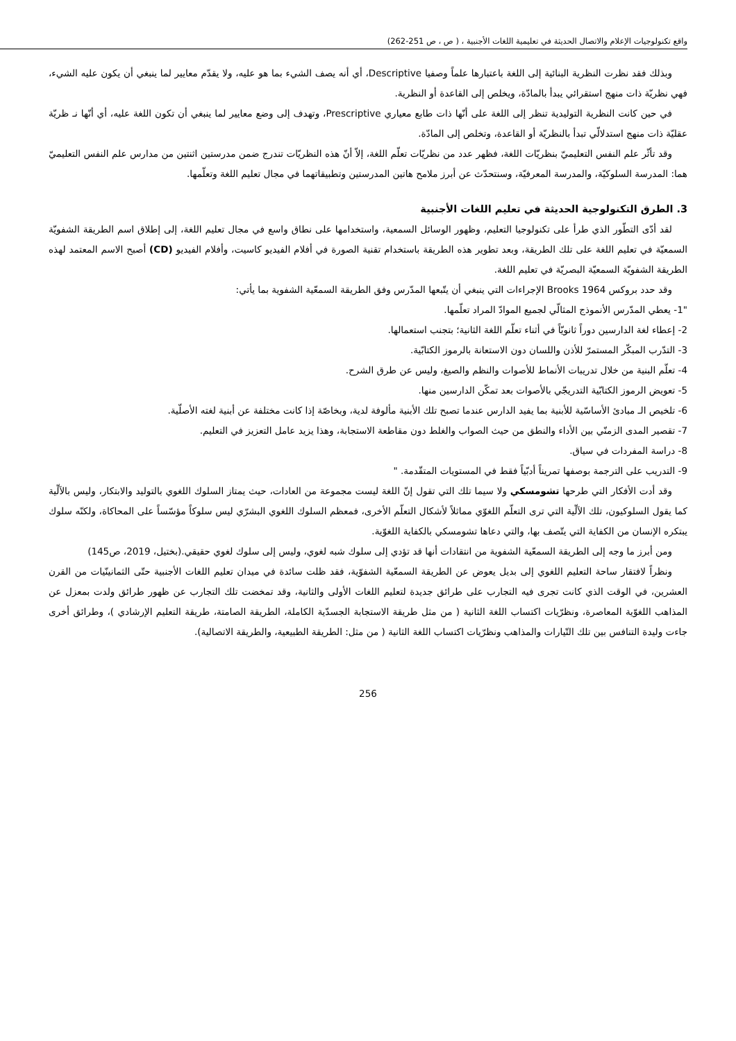واقع تكنولوجيات الإعلام والاتصال الحديثة في تعليمية اللغات الأجنبية ، ( ص ، ص 251-262)
وبذلك فقد نظرت النظرية البنائية إلى اللغة باعتبارها علماً وصفيا Descriptive، أي أنه يصف الشيء بما هو عليه، ولا يقدّم معايير لما ينبغي أن يكون عليه الشيء، فهي نظريّة ذات منهج استقرائي يبدأ بالمادّة، ويخلص إلى القاعدة أو النظرية.
في حين كانت النظرية التوليدية تنظر إلى اللغة على أنّها ذات طابع معياري Prescriptive، وتهدف إلى وضع معايير لما ينبغي أن تكون اللغة عليه، أي أنّها نـ ظريّة عقليّة ذات منهج استدلالّي تبدأ بالنظريّة أو القاعدة، وتخلص إلى المادّة.
وقد تأثّر علم النفس التعليميّ بنظريّات اللغة، فظهر عدد من نظريّات تعلّم اللغة، إلاّ أنّ هذه النظريّات تندرج ضمن مدرستين اثنتين من مدارس علم النفس التعليميّ هما: المدرسة السلوكيّة، والمدرسة المعرفيّة، وسنتحدّث عن أبرز ملامح هاتين المدرستين وتطبيقاتهما في مجال تعليم اللغة وتعلّمها.
3. الطرق التكنولوجية الحديثة في تعليم اللغات الأجنبية
لقد أدّى التطّور الذي طرأ على تكنولوجيا التعليم، وظهور الوسائل السمعية، واستخدامها على نطاق واسع في مجال تعليم اللغة، إلى إطلاق اسم الطريقة الشفويّة السمعيّة في تعليم اللغة على تلك الطريقة، وبعد تطوير هذه الطريقة باستخدام تقنية الصورة في أفلام الفيديو كاسيت، وأفلام الفيديو (CD) أصبح الاسم المعتمد لهذه الطريقة الشفويّة السمعيّة البصريّة في تعليم اللغة.
وقد حدد بروكس Brooks 1964 الإجراءات التي ينبغي أن يتّبعها المدّرس وفق الطريقة السمعّية الشفوية بما يأتي:
"1- يعطي المدّرس الأنموذج المثالّي لجميع الموادّ المراد تعلّمها.
2- إعطاء لغة الدارسين دوراً ثانويّاً في أثناء تعلّم اللغة الثانية؛ بتجنب استعمالها.
3- التدّرب المبكّر المستمرّ للأذن واللسان دون الاستعانة بالرموز الكتابّية.
4- تعلّم البنية من خلال تدريبات الأنماط للأصوات والنظم والصيغ، وليس عن طرق الشرح.
5- تعويض الرموز الكتابّية التدريجّي بالأصوات بعد تمكّن الدارسين منها.
6- تلخيص الـ مبادئ الأساسّية للأبنية بما يفيد الدارس عندما تصبح تلك الأبنية مألوفة لدية، وبخاصّة إذا كانت مختلفة عن أبنية لغته الأصلّية.
7- تقصير المدى الزمنّي بين الأداء والنطق من حيث الصواب والغلط دون مقاطعة الاستجابة، وهذا يزيد عامل التعزيز في التعليم.
8- دراسة المفردات في سياق.
9- التدريب على الترجمة بوصفها تمريناً أدبّياً فقط في المستويات المتقّدمة. "
وقد أدت الأفكار التي طرحها تشومسكي ولا سيما تلك التي تقول إنّ اللغة ليست مجموعة من العادات، حيث يمتاز السلوك اللغوي بالتوليد والابتكار، وليس بالآلّية كما يقول السلوكيون، تلك الآلّية التي ترى التعلّم اللغوّي مماثلاً لأشكال التعلّم الأخرى، فمعظم السلوك اللغوي البشرّي ليس سلوكاً مؤسّساً على المحاكاة، ولكنّه سلوك يبتكره الإنسان من الكفاية التي يتّصف بها، والتي دعاها تشومسكي بالكفاية اللغوّية.
ومن أبرز ما وجه إلى الطريقة السمعّية الشفوية من انتقادات أنها قد تؤدي إلى سلوك شبه لغوي، وليس إلى سلوك لغوي حقيقي.(بختيل، 2019، ص145)
ونظراً لافتقار ساحة التعليم اللغوي إلى بديل يعوض عن الطريقة السمعّية الشفوّية، فقد ظلت سائدة في ميدان تعليم اللغات الأجنبية حتّى الثمانينّيات من القرن العشرين، في الوقت الذي كانت تجرى فيه التجارب على طرائق جديدة لتعليم اللغات الأولى والثانية، وقد تمخضت تلك التجارب عن ظهور طرائق ولدت بمعزل عن المذاهب اللغوّية المعاصرة، ونظرّيات اكتساب اللغة الثانية ( من مثل طريقة الاستجابة الجسدّية الكاملة، الطريقة الصامتة، طريقة التعليم الإرشادي )، وطرائق أخرى جاءت وليدة التنافس بين تلك التّيارات والمذاهب ونظرّيات اكتساب اللغة الثانية ( من مثل: الطريقة الطبيعية، والطريقة الاتصالية).
256